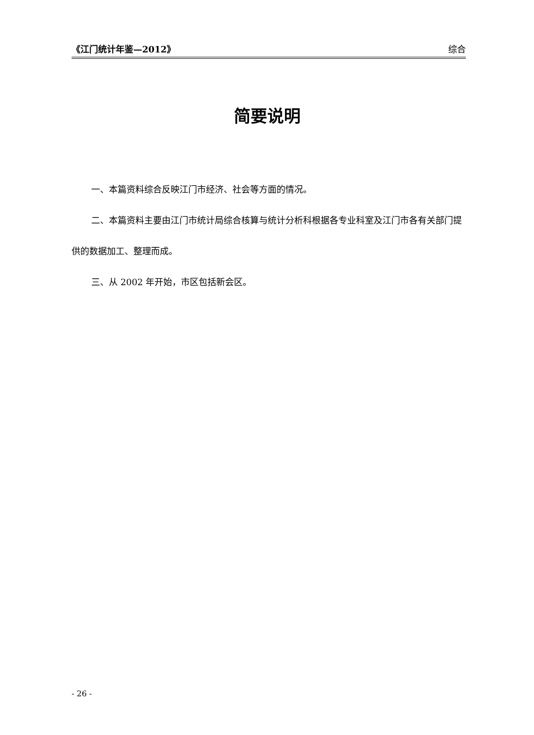《江门统计年鉴—2012》 综合
简要说明
一、本篇资料综合反映江门市经济、社会等方面的情况。
二、本篇资料主要由江门市统计局综合核算与统计分析科根据各专业科室及江门市各有关部门提供的数据加工、整理而成。
三、从 2002 年开始，市区包括新会区。
- 26 -